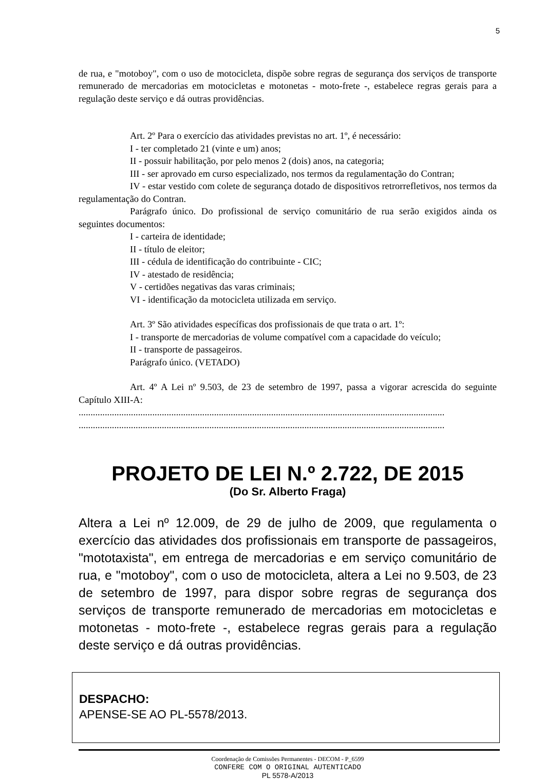5
de rua, e "motoboy", com o uso de motocicleta, dispõe sobre regras de segurança dos serviços de transporte remunerado de mercadorias em motocicletas e motonetas - moto-frete -, estabelece regras gerais para a regulação deste serviço e dá outras providências.
Art. 2º Para o exercício das atividades previstas no art. 1º, é necessário:
I - ter completado 21 (vinte e um) anos;
II - possuir habilitação, por pelo menos 2 (dois) anos, na categoria;
III - ser aprovado em curso especializado, nos termos da regulamentação do Contran;
IV - estar vestido com colete de segurança dotado de dispositivos retrorrefletivos, nos termos da regulamentação do Contran.
Parágrafo único. Do profissional de serviço comunitário de rua serão exigidos ainda os seguintes documentos:
I - carteira de identidade;
II - título de eleitor;
III - cédula de identificação do contribuinte - CIC;
IV - atestado de residência;
V - certidões negativas das varas criminais;
VI - identificação da motocicleta utilizada em serviço.
Art. 3º São atividades específicas dos profissionais de que trata o art. 1º:
I - transporte de mercadorias de volume compatível com a capacidade do veículo;
II - transporte de passageiros.
Parágrafo único. (VETADO)
Art. 4º A Lei nº 9.503, de 23 de setembro de 1997, passa a vigorar acrescida do seguinte Capítulo XIII-A:
..........................................................................................................................................................
..........................................................................................................................................................
PROJETO DE LEI N.º 2.722, DE 2015
(Do Sr. Alberto Fraga)
Altera a Lei nº 12.009, de 29 de julho de 2009, que regulamenta o exercício das atividades dos profissionais em transporte de passageiros, "mototaxista", em entrega de mercadorias e em serviço comunitário de rua, e "motoboy", com o uso de motocicleta, altera a Lei no 9.503, de 23 de setembro de 1997, para dispor sobre regras de segurança dos serviços de transporte remunerado de mercadorias em motocicletas e motonetas - moto-frete -, estabelece regras gerais para a regulação deste serviço e dá outras providências.
DESPACHO:
APENSE-SE AO PL-5578/2013.
Coordenação de Comissões Permanentes - DECOM - P_6599
CONFERE COM O ORIGINAL AUTENTICADO
PL 5578-A/2013